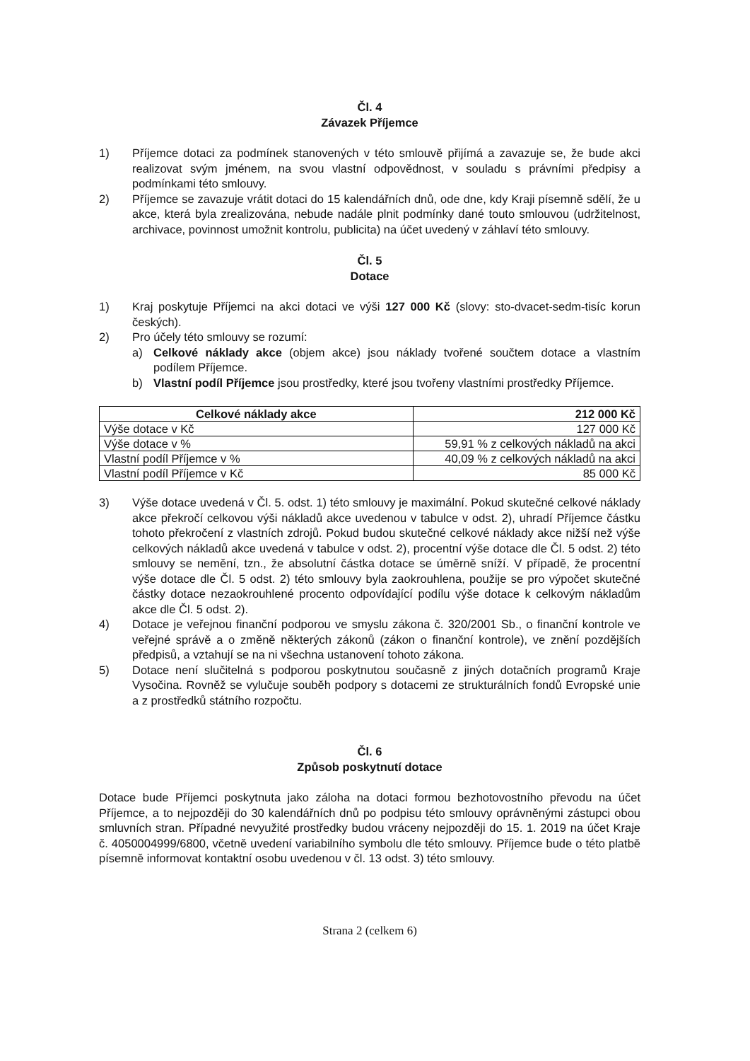Čl. 4
Závazek Příjemce
1) Příjemce dotaci za podmínek stanovených v této smlouvě přijímá a zavazuje se, že bude akci realizovat svým jménem, na svou vlastní odpovědnost, v souladu s právními předpisy a podmínkami této smlouvy.
2) Příjemce se zavazuje vrátit dotaci do 15 kalendářních dnů, ode dne, kdy Kraji písemně sdělí, že u akce, která byla zrealizována, nebude nadále plnit podmínky dané touto smlouvou (udržitelnost, archivace, povinnost umožnit kontrolu, publicita) na účet uvedený v záhlaví této smlouvy.
Čl. 5
Dotace
1) Kraj poskytuje Příjemci na akci dotaci ve výši 127 000 Kč (slovy: sto-dvacet-sedm-tisíc korun českých).
2) Pro účely této smlouvy se rozumí:
a) Celkové náklady akce (objem akce) jsou náklady tvořené součtem dotace a vlastním podílem Příjemce.
b) Vlastní podíl Příjemce jsou prostředky, které jsou tvořeny vlastními prostředky Příjemce.
| Celkové náklady akce | 212 000 Kč |
| Výše dotace v Kč | 127 000 Kč |
| Výše dotace v % | 59,91 % z celkových nákladů na akci |
| Vlastní podíl Příjemce v % | 40,09 % z celkových nákladů na akci |
| Vlastní podíl Příjemce v Kč | 85 000 Kč |
3) Výše dotace uvedená v Čl. 5. odst. 1) této smlouvy je maximální. Pokud skutečné celkové náklady akce překročí celkovou výši nákladů akce uvedenou v tabulce v odst. 2), uhradí Příjemce částku tohoto překročení z vlastních zdrojů. Pokud budou skutečné celkové náklady akce nižší než výše celkových nákladů akce uvedená v tabulce v odst. 2), procentní výše dotace dle Čl. 5 odst. 2) této smlouvy se nemění, tzn., že absolutní částka dotace se úměrně sníží. V případě, že procentní výše dotace dle Čl. 5 odst. 2) této smlouvy byla zaokrouhlena, použije se pro výpočet skutečné částky dotace nezaokrouhlené procento odpovídající podílu výše dotace k celkovým nákladům akce dle Čl. 5 odst. 2).
4) Dotace je veřejnou finanční podporou ve smyslu zákona č. 320/2001 Sb., o finanční kontrole ve veřejné správě a o změně některých zákonů (zákon o finanční kontrole), ve znění pozdějších předpisů, a vztahují se na ni všechna ustanovení tohoto zákona.
5) Dotace není slučitelná s podporou poskytnutou současně z jiných dotačních programů Kraje Vysočina. Rovněž se vylučuje souběh podpory s dotacemi ze strukturálních fondů Evropské unie a z prostředků státního rozpočtu.
Čl. 6
Způsob poskytnutí dotace
Dotace bude Příjemci poskytnuta jako záloha na dotaci formou bezhotovostního převodu na účet Příjemce, a to nejpozději do 30 kalendářních dnů po podpisu této smlouvy oprávněnými zástupci obou smluvních stran. Případné nevyužité prostředky budou vráceny nejpozději do 15. 1. 2019 na účet Kraje č. 4050004999/6800, včetně uvedení variabilního symbolu dle této smlouvy. Příjemce bude o této platbě písemně informovat kontaktní osobu uvedenou v čl. 13 odst. 3) této smlouvy.
Strana 2 (celkem 6)